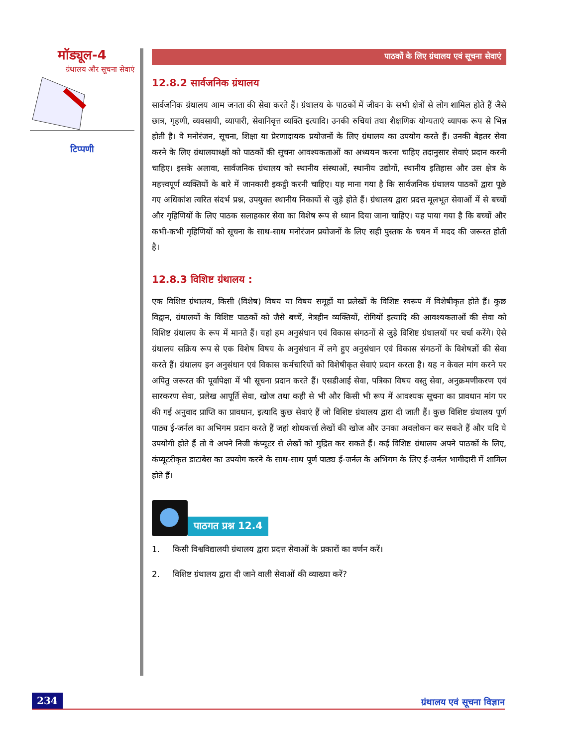मॉड्यूल-4
ग्रंथालय और सूचना सेवाएं
टिप्पणी
पाठकों के लिए ग्रंथालय एवं सूचना सेवाएं
12.8.2 सार्वजनिक ग्रंथालय
सार्वजनिक ग्रंथालय आम जनता की सेवा करते हैं। ग्रंथालय के पाठकों में जीवन के सभी क्षेत्रों से लोग शामिल होते हैं जैसे छात्र, गृहणी, व्यवसायी, व्यापारी, सेवानिवृत्त व्यक्ति इत्यादि। उनकी रुचियां तथा शैक्षणिक योग्यताएं व्यापक रूप से भिन्न होती है। वे मनोरंजन, सूचना, शिक्षा या प्रेरणादायक प्रयोजनों के लिए ग्रंथालय का उपयोग करते हैं। उनकी बेहतर सेवा करने के लिए ग्रंथालयाध्क्षों को पाठकों की सूचना आवश्यकताओं का अध्ययन करना चाहिए तदानुसार सेवाएं प्रदान करनी चाहिए। इसके अलावा, सार्वजनिक ग्रंथालय को स्थानीय संस्थाओं, स्थानीय उद्योगों, स्थानीय इतिहास और उस क्षेत्र के महत्त्वपूर्ण व्यक्तियों के बारे में जानकारी इकट्ठी करनी चाहिए। यह माना गया है कि सार्वजनिक ग्रंथालय पाठकों द्वारा पूछे गए अधिकांश त्वरित संदर्भ प्रश्न, उपयुक्त स्थानीय निकायों से जुड़े होते हैं। ग्रंथालय द्वारा प्रदत्त मूलभूत सेवाओं में से बच्चों और गृहिणियों के लिए पाठक सलाहकार सेवा का विशेष रूप से ध्यान दिया जाना चाहिए। यह पाया गया है कि बच्चों और कभी-कभी गृहिणियों को सूचना के साथ-साथ मनोरंजन प्रयोजनों के लिए सही पुस्तक के चयन में मदद की जरूरत होती है।
12.8.3 विशिष्ट ग्रंथालय :
एक विशिष्ट ग्रंथालय, किसी (विशेष) विषय या विषय समूहों या प्रलेखों के विशिष्ट स्वरूप में विशेषीकृत होते हैं। कुछ विद्वान, ग्रंथालयों के विशिष्ट पाठकों को जैसे बच्चें, नेत्रहीन व्यक्तियों, रोगियों इत्यादि की आवश्यकताओं की सेवा को विशिष्ट ग्रंथालय के रूप में मानते हैं। यहां हम अनुसंधान एवं विकास संगठनों से जुड़े विशिष्ट ग्रंथालयों पर चर्चा करेंगे। ऐसे ग्रंथालय सक्रिय रूप से एक विशेष विषय के अनुसंधान में लगे हुए अनुसंधान एवं विकास संगठनों के विशेषज्ञों की सेवा करते हैं। ग्रंथालय इन अनुसंधान एवं विकास कर्मचारियों को विशेषीकृत सेवाएं प्रदान करता है। यह न केवल मांग करने पर अपितु जरूरत की पूर्वापेक्षा में भी सूचना प्रदान करते हैं। एसडीआई सेवा, पत्रिका विषय वस्तु सेवा, अनुक्रमणीकरण एवं सारकरण सेवा, प्रलेख आपूर्ति सेवा, खोज तथा कही से भी और किसी भी रूप में आवश्यक सूचना का प्रावधान मांग पर की गई अनुवाद प्राप्ति का प्रावधान, इत्यादि कुछ सेवाएं हैं जो विशिष्ट ग्रंथालय द्वारा दी जाती हैं। कुछ विशिष्ट ग्रंथालय पूर्ण पाठ्य ई-जर्नल का अभिगम प्रदान करते हैं जहां शोधकर्त्ता लेखों की खोज और उनका अवलोकन कर सकते हैं और यदि ये उपयोगी होते हैं तो वे अपने निजी कंप्यूटर से लेखों को मुद्रित कर सकते हैं। कई विशिष्ट ग्रंथालय अपने पाठकों के लिए, कंप्यूटरीकृत डाटाबेस का उपयोग करने के साथ-साथ पूर्ण पाठ्य ई-जर्नल के अभिगम के लिए ई-जर्नल भागीदारी में शामिल होते हैं।
पाठगत प्रश्न 12.4
1. किसी विश्वविद्यालयी ग्रंथालय द्वारा प्रदत्त सेवाओं के प्रकारों का वर्णन करें।
2. विशिष्ट ग्रंथालय द्वारा दी जाने वाली सेवाओं की व्याख्या करें?
234 ग्रंथालय एवं सूचना विज्ञान